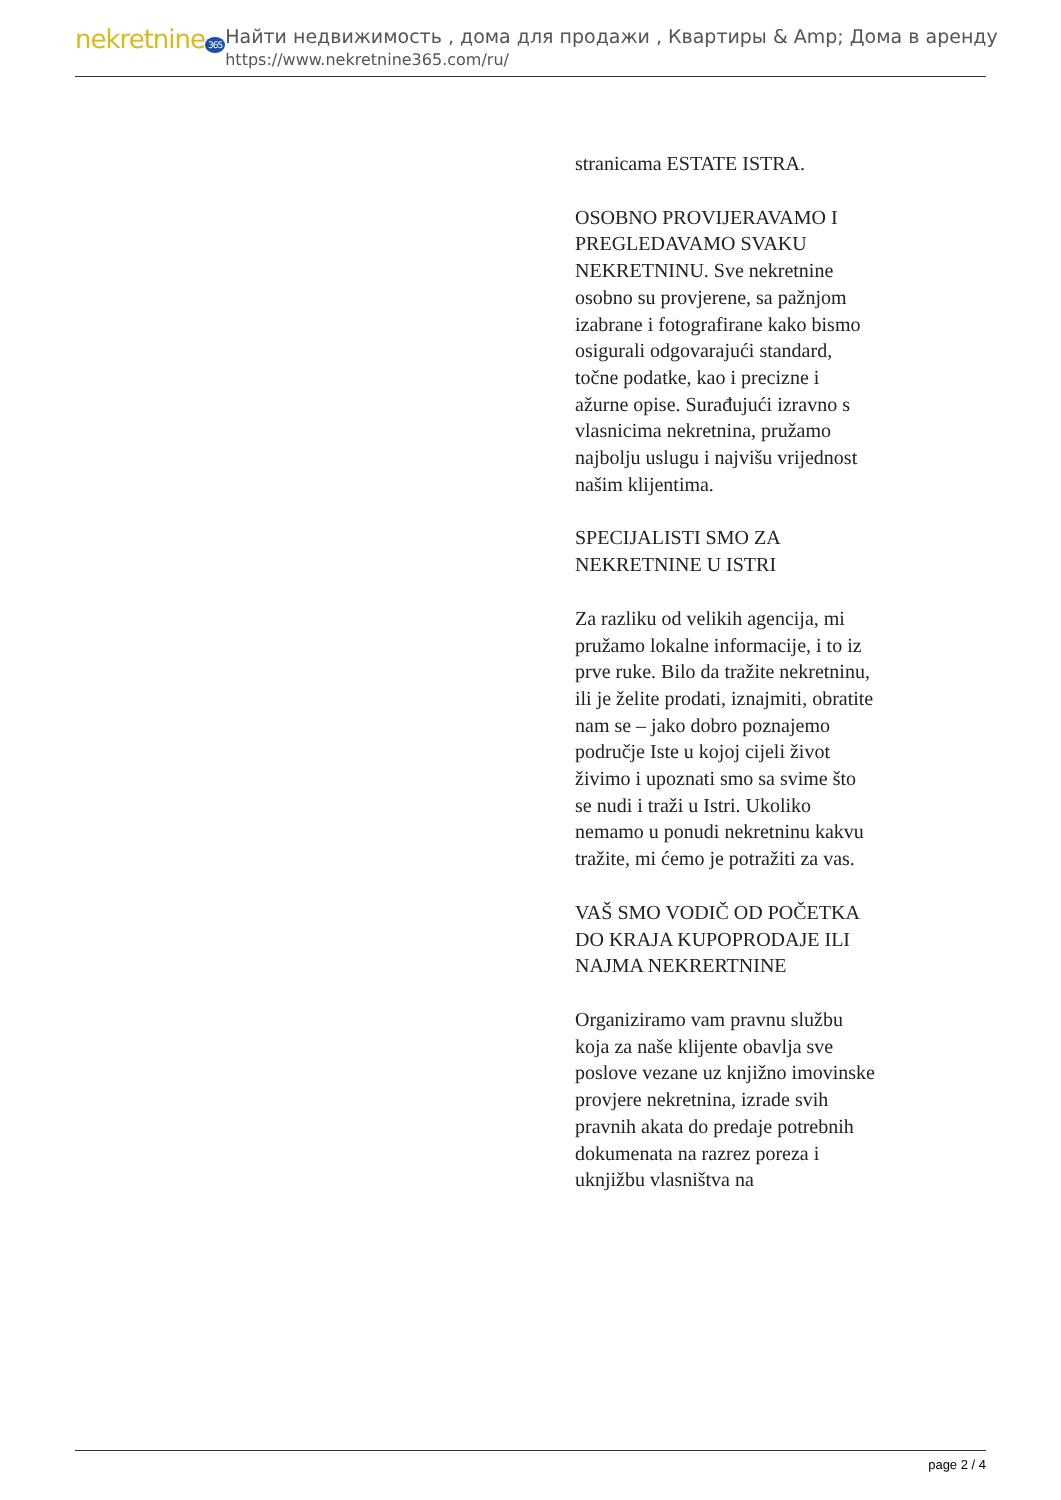nekretnine 365
Найти недвижимость , дома для продажи , Квартиры & Amp; Дома в аренду
https://www.nekretnine365.com/ru/
stranicama ESTATE ISTRA.
OSOBNO PROVIJERAVAMO I PREGLEDAVAMO SVAKU NEKRETNINU. Sve nekretnine osobno su provjerene, sa pažnjom izabrane i fotografirane kako bismo osigurali odgovarajući standard, točne podatke, kao i precizne i ažurne opise. Surađujući izravno s vlasnicima nekretnina, pružamo najbolju uslugu i najvišu vrijednost našim klijentima.
SPECIJALISTI SMO ZA NEKRETNINE U ISTRI
Za razliku od velikih agencija, mi pružamo lokalne informacije, i to iz prve ruke. Bilo da tražite nekretninu, ili je želite prodati, iznajmiti, obratite nam se – jako dobro poznajemo područje Iste u kojoj cijeli život živimo i upoznati smo sa svime što se nudi i traži u Istri. Ukoliko nemamo u ponudi nekretninu kakvu tražite, mi ćemo je potražiti za vas.
VAŠ SMO VODIČ OD POČETKA DO KRAJA KUPOPRODAJE ILI NAJMA NEKRERTNINE
Organiziramo vam pravnu službu koja za naše klijente obavlja sve poslove vezane uz knjižno imovinske provjere nekretnina, izrade svih pravnih akata do predaje potrebnih dokumenata na razrez poreza i uknjižbu vlasništva na
page 2 / 4